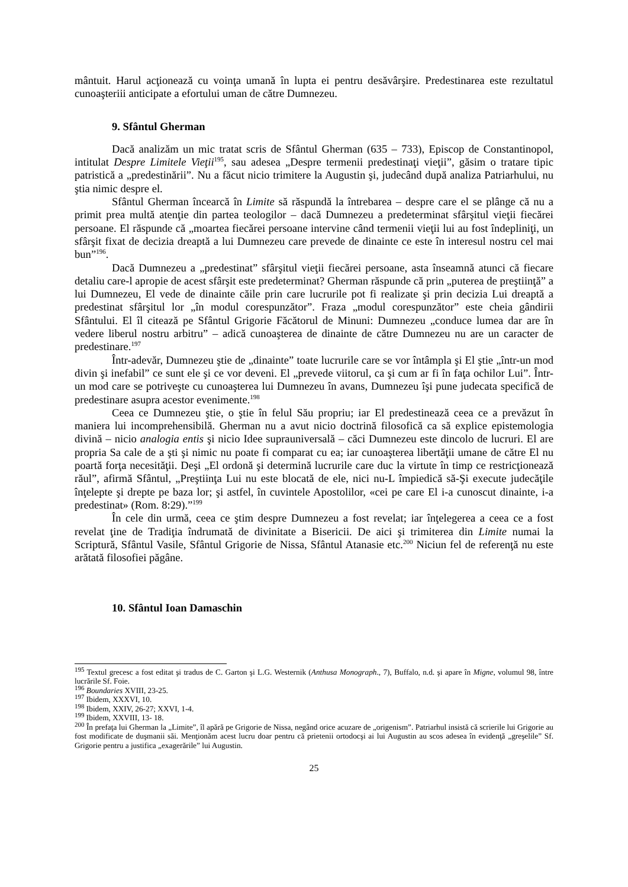mântuit. Harul acţionează cu voinţa umană în lupta ei pentru desăvârşire. Predestinarea este rezultatul cunoaşteriii anticipate a efortului uman de către Dumnezeu.
9. Sfântul Gherman
Dacă analizăm un mic tratat scris de Sfântul Gherman (635 – 733), Episcop de Constantinopol, intitulat Despre Limitele Vieţii<sup>195</sup>, sau adesea „Despre termenii predestinaţi vieţii”, găsim o tratare tipic patristică a „predestinării”. Nu a făcut nicio trimitere la Augustin şi, judecând după analiza Patriarhului, nu ştia nimic despre el.
Sfântul Gherman încearcă în Limite să răspundă la întrebarea – despre care el se plânge că nu a primit prea multă atenţie din partea teologilor – dacă Dumnezeu a predeterminat sfârşitul vieţii fiecărei persoane. El răspunde că „moartea fiecărei persoane intervine când termenii vieţii lui au fost îndepliniţi, un sfârşit fixat de decizia dreaptă a lui Dumnezeu care prevede de dinainte ce este în interesul nostru cel mai bun”<sup>196</sup>.
Dacă Dumnezeu a „predestinat” sfârşitul vieţii fiecărei persoane, asta înseamnă atunci că fiecare detaliu care-l apropie de acest sfârşit este predeterminat? Gherman răspunde că prin „puterea de preştiinţă” a lui Dumnezeu, El vede de dinainte căile prin care lucrurile pot fi realizate şi prin decizia Lui dreaptă a predestinat sfârşitul lor „în modul corespunzător”. Fraza „modul corespunzător” este cheia gândirii Sfântului. El îl citează pe Sfântul Grigorie Făcătorul de Minuni: Dumnezeu „conduce lumea dar are în vedere liberul nostru arbitru” – adică cunoaşterea de dinainte de către Dumnezeu nu are un caracter de predestinare.<sup>197</sup>
Într-adevăr, Dumnezeu ştie de „dinainte” toate lucrurile care se vor întâmpla şi El ştie „într-un mod divin şi inefabil” ce sunt ele şi ce vor deveni. El „prevede viitorul, ca şi cum ar fi în faţa ochilor Lui”. Într-un mod care se potriveşte cu cunoaşterea lui Dumnezeu în avans, Dumnezeu îşi pune judecata specifică de predestinare asupra acestor evenimente.<sup>198</sup>
Ceea ce Dumnezeu ştie, o ştie în felul Său propriu; iar El predestinează ceea ce a prevăzut în maniera lui incomprehensibilă. Gherman nu a avut nicio doctrină filosofică ca să explice epistemologia divină – nicio analogia entis şi nicio Idee suprauniversală – căci Dumnezeu este dincolo de lucruri. El are propria Sa cale de a şti şi nimic nu poate fi comparat cu ea; iar cunoaşterea libertăţii umane de către El nu poartă forţa necesităţii. Deşi „El ordonă şi determină lucrurile care duc la virtute în timp ce restricţionează răul”, afirmă Sfântul, „Preştiinţa Lui nu este blocată de ele, nici nu-L împiedică să-Şi execute judecăţile înţelepte şi drepte pe baza lor; şi astfel, în cuvintele Apostolilor, «cei pe care El i-a cunoscut dinainte, i-a predestinat» (Rom. 8:29).”<sup>199</sup>
În cele din urmă, ceea ce ştim despre Dumnezeu a fost revelat; iar înţelegerea a ceea ce a fost revelat ţine de Tradiţia îndrumată de divinitate a Bisericii. De aici şi trimiterea din Limite numai la Scriptură, Sfântul Vasile, Sfântul Grigorie de Nissa, Sfântul Atanasie etc.<sup>200</sup> Niciun fel de referenţă nu este arătată filosofiei păgâne.
10. Sfântul Ioan Damaschin
<sup>195</sup> Textul grecesc a fost editat şi tradus de C. Garton şi L.G. Westernik (Anthusa Monograph., 7), Buffalo, n.d. şi apare în Migne, volumul 98, între lucrările Sf. Foie.
<sup>196</sup> Boundaries XVIII, 23-25.
<sup>197</sup> Ibidem, XXXVI, 10.
<sup>198</sup> Ibidem, XXIV, 26-27; XXVI, 1-4.
<sup>199</sup> Ibidem, XXVIII, 13- 18.
<sup>200</sup> În prefaţa lui Gherman la „Limite”, îl apără pe Grigorie de Nissa, negând orice acuzare de „origenism”. Patriarhul insistă că scrierile lui Grigorie au fost modificate de duşmanii săi. Menţionăm acest lucru doar pentru că prietenii ortodocşi ai lui Augustin au scos adesea în evidenţă „greşelile” Sf. Grigorie pentru a justifica „exagerările” lui Augustin.
25